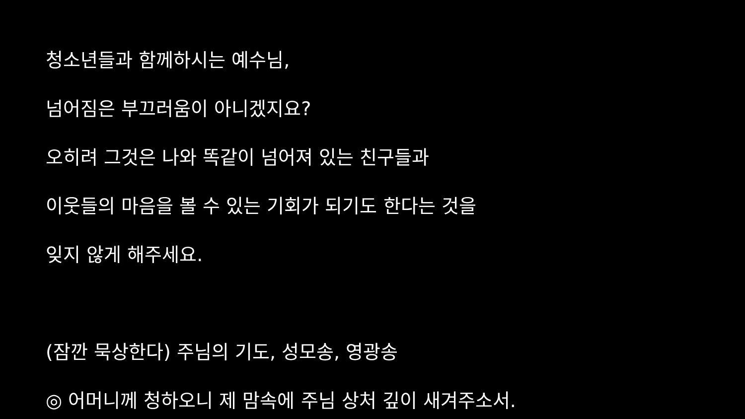청소년들과 함께하시는 예수님,
넘어짐은 부끄러움이 아니겠지요?
오히려 그것은 나와 똑같이 넘어져 있는 친구들과
이웃들의 마음을 볼 수 있는 기회가 되기도 한다는 것을
잊지 않게 해주세요.
(잠깐 묵상한다) 주님의 기도, 성모송, 영광송
◎ 어머니께 청하오니 제 맘속에 주님 상처 깊이 새겨주소서.